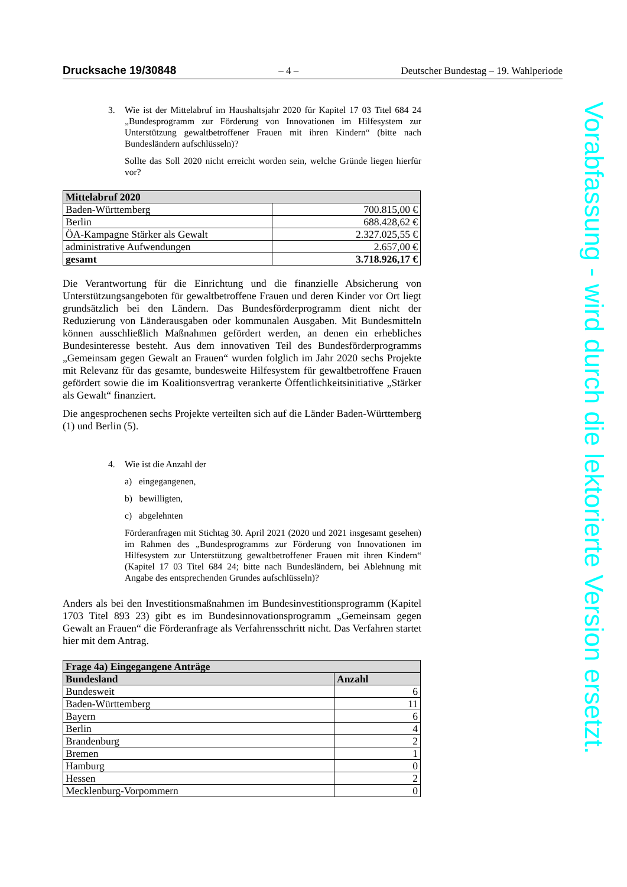Drucksache 19/30848 – 4 – Deutscher Bundestag – 19. Wahlperiode
3. Wie ist der Mittelabruf im Haushaltsjahr 2020 für Kapitel 17 03 Titel 684 24 „Bundesprogramm zur Förderung von Innovationen im Hilfesystem zur Unterstützung gewaltbetroffener Frauen mit ihren Kindern“ (bitte nach Bundesländern aufschlüsseln)?
Sollte das Soll 2020 nicht erreicht worden sein, welche Gründe liegen hierfür vor?
| Mittelabruf 2020 | |
| --- | --- |
| Baden-Württemberg | 700.815,00 € |
| Berlin | 688.428,62 € |
| ÖA-Kampagne Stärker als Gewalt | 2.327.025,55 € |
| administrative Aufwendungen | 2.657,00 € |
| gesamt | 3.718.926,17 € |
Die Verantwortung für die Einrichtung und die finanzielle Absicherung von Unterstützungsangeboten für gewaltbetroffene Frauen und deren Kinder vor Ort liegt grundsätzlich bei den Ländern. Das Bundesförderprogramm dient nicht der Reduzierung von Länderausgaben oder kommunalen Ausgaben. Mit Bundesmitteln können ausschließlich Maßnahmen gefördert werden, an denen ein erhebliches Bundesinteresse besteht. Aus dem innovativen Teil des Bundesförderprogramms „Gemeinsam gegen Gewalt an Frauen“ wurden folglich im Jahr 2020 sechs Projekte mit Relevanz für das gesamte, bundesweite Hilfesystem für gewaltbetroffene Frauen gefördert sowie die im Koalitionsvertrag verankerte Öffentlichkeitsinitiative „Stärker als Gewalt“ finanziert.
Die angesprochenen sechs Projekte verteilten sich auf die Länder Baden-Württemberg (1) und Berlin (5).
4. Wie ist die Anzahl der
a) eingegangenen,
b) bewilligten,
c) abgelehnten
Förderanfragen mit Stichtag 30. April 2021 (2020 und 2021 insgesamt gesehen) im Rahmen des „Bundesprogramms zur Förderung von Innovationen im Hilfesystem zur Unterstützung gewaltbetroffener Frauen mit ihren Kindern“ (Kapitel 17 03 Titel 684 24; bitte nach Bundesländern, bei Ablehnung mit Angabe des entsprechenden Grundes aufschlüsseln)?
Anders als bei den Investitionsmaßnahmen im Bundesinvestitionsprogramm (Kapitel 1703 Titel 893 23) gibt es im Bundesinnovationsprogramm „Gemeinsam gegen Gewalt an Frauen“ die Förderanfrage als Verfahrensschritt nicht. Das Verfahren startet hier mit dem Antrag.
| Frage 4a) Eingegangene Anträge | |
| --- | --- |
| Bundesland | Anzahl |
| Bundesweit | 6 |
| Baden-Württemberg | 11 |
| Bayern | 6 |
| Berlin | 4 |
| Brandenburg | 2 |
| Bremen | 1 |
| Hamburg | 0 |
| Hessen | 2 |
| Mecklenburg-Vorpommern | 0 |
Vorabfassung - wird durch die lektorierte Version ersetzt.